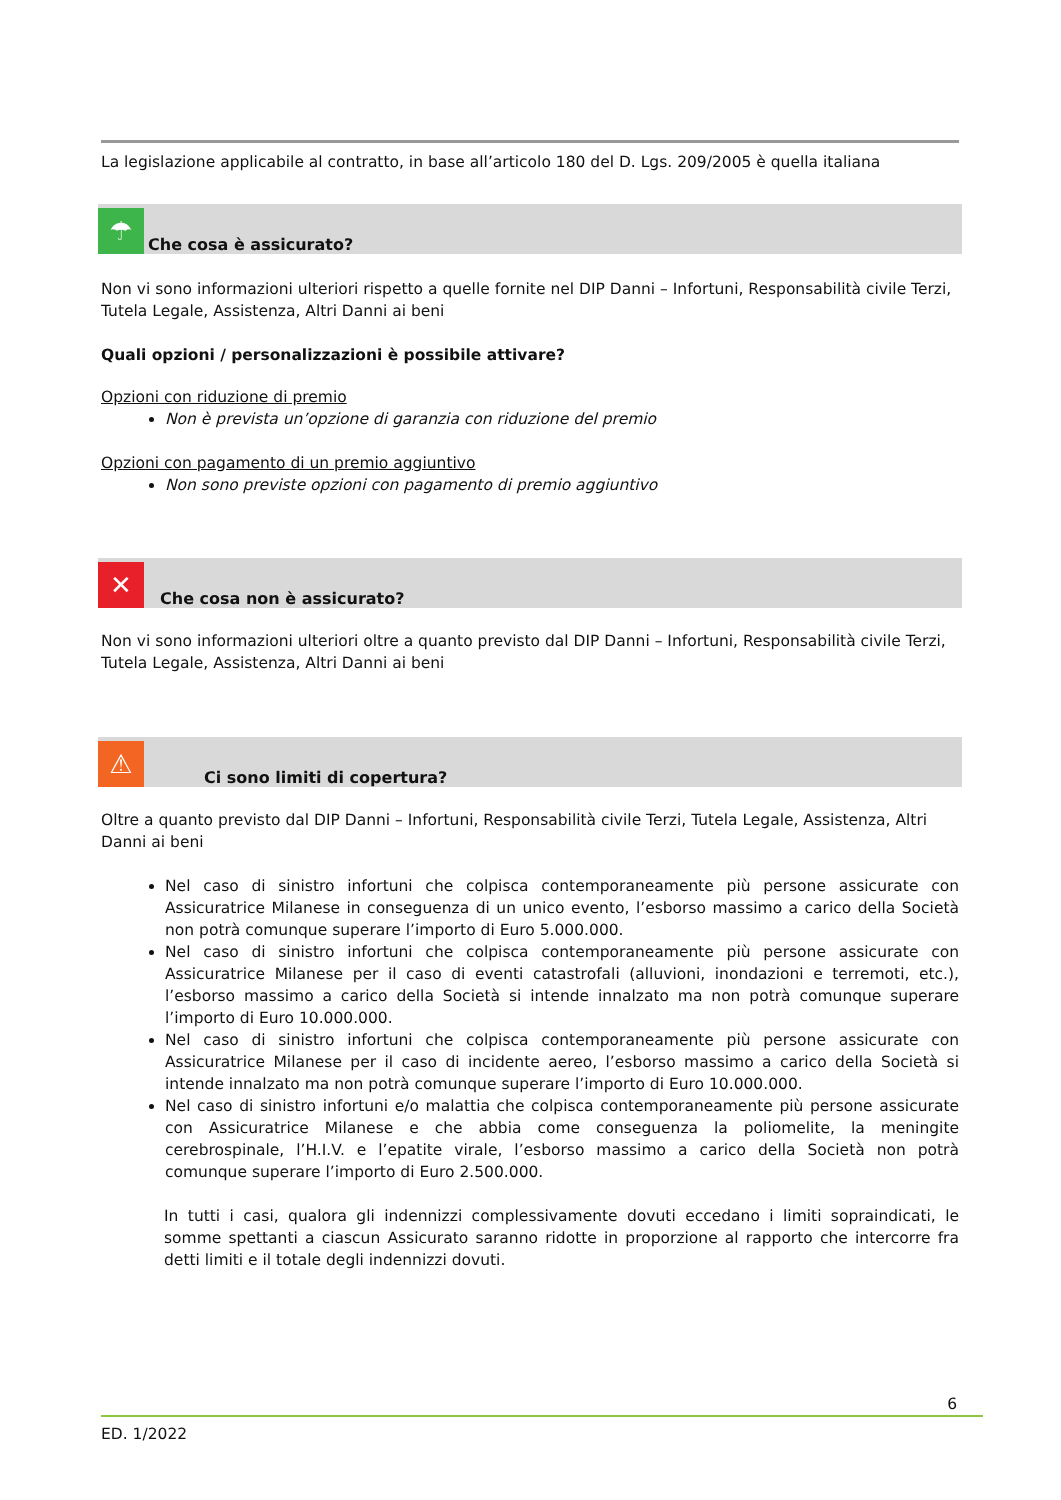La legislazione applicabile al contratto, in base all’articolo 180 del D. Lgs. 209/2005 è quella italiana
☂
Che cosa è assicurato?
Non vi sono informazioni ulteriori rispetto a quelle fornite nel DIP Danni – Infortuni, Responsabilità civile Terzi, Tutela Legale, Assistenza, Altri Danni ai beni
Quali opzioni / personalizzazioni è possibile attivare?
Opzioni con riduzione di premio
Non è prevista un’opzione di garanzia con riduzione del premio
Opzioni con pagamento di un premio aggiuntivo
Non sono previste opzioni con pagamento di premio aggiuntivo
✕
Che cosa non è assicurato?
Non vi sono informazioni ulteriori oltre a quanto previsto dal DIP Danni – Infortuni, Responsabilità civile Terzi, Tutela Legale, Assistenza, Altri Danni ai beni
⚠
Ci sono limiti di copertura?
Oltre a quanto previsto dal DIP Danni – Infortuni, Responsabilità civile Terzi, Tutela Legale, Assistenza, Altri Danni ai beni
Nel caso di sinistro infortuni che colpisca contemporaneamente più persone assicurate con Assicuratrice Milanese in conseguenza di un unico evento, l’esborso massimo a carico della Società non potrà comunque superare l’importo di Euro 5.000.000.
Nel caso di sinistro infortuni che colpisca contemporaneamente più persone assicurate con Assicuratrice Milanese per il caso di eventi catastrofali (alluvioni, inondazioni e terremoti, etc.), l’esborso massimo a carico della Società si intende innalzato ma non potrà comunque superare l’importo di Euro 10.000.000.
Nel caso di sinistro infortuni che colpisca contemporaneamente più persone assicurate con Assicuratrice Milanese per il caso di incidente aereo, l’esborso massimo a carico della Società si intende innalzato ma non potrà comunque superare l’importo di Euro 10.000.000.
Nel caso di sinistro infortuni e/o malattia che colpisca contemporaneamente più persone assicurate con Assicuratrice Milanese e che abbia come conseguenza la poliomelite, la meningite cerebrospinale, l’H.I.V. e l’epatite virale, l’esborso massimo a carico della Società non potrà comunque superare l’importo di Euro 2.500.000.
In tutti i casi, qualora gli indennizzi complessivamente dovuti eccedano i limiti sopraindicati, le somme spettanti a ciascun Assicurato saranno ridotte in proporzione al rapporto che intercorre fra detti limiti e il totale degli indennizzi dovuti.
6
ED. 1/2022